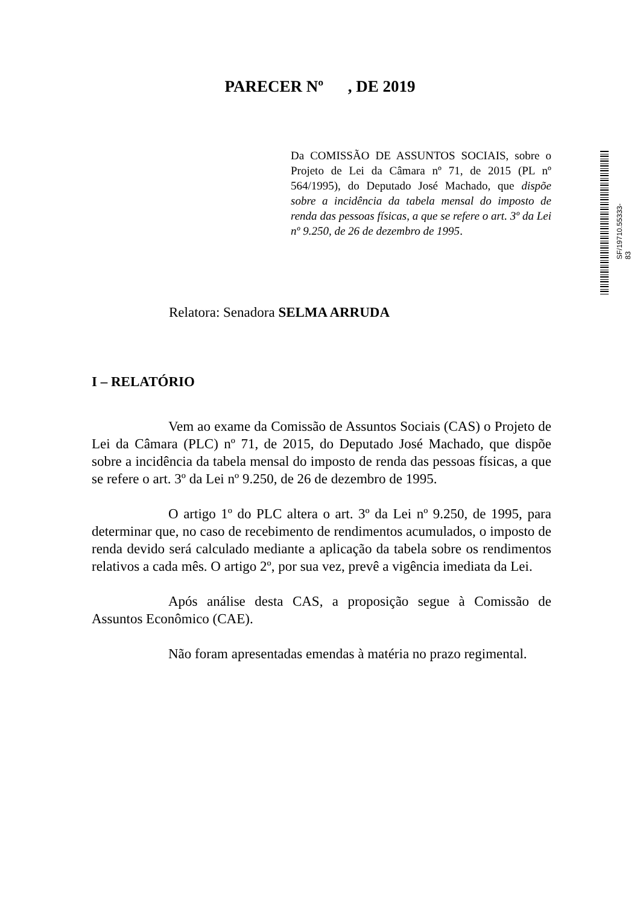PARECER Nº , DE 2019
Da COMISSÃO DE ASSUNTOS SOCIAIS, sobre o Projeto de Lei da Câmara nº 71, de 2015 (PL nº 564/1995), do Deputado José Machado, que dispõe sobre a incidência da tabela mensal do imposto de renda das pessoas físicas, a que se refere o art. 3º da Lei nº 9.250, de 26 de dezembro de 1995.
SF/19710.55333-83
Relatora: Senadora SELMA ARRUDA
I – RELATÓRIO
Vem ao exame da Comissão de Assuntos Sociais (CAS) o Projeto de Lei da Câmara (PLC) nº 71, de 2015, do Deputado José Machado, que dispõe sobre a incidência da tabela mensal do imposto de renda das pessoas físicas, a que se refere o art. 3º da Lei nº 9.250, de 26 de dezembro de 1995.
O artigo 1º do PLC altera o art. 3º da Lei nº 9.250, de 1995, para determinar que, no caso de recebimento de rendimentos acumulados, o imposto de renda devido será calculado mediante a aplicação da tabela sobre os rendimentos relativos a cada mês. O artigo 2º, por sua vez, prevê a vigência imediata da Lei.
Após análise desta CAS, a proposição segue à Comissão de Assuntos Econômico (CAE).
Não foram apresentadas emendas à matéria no prazo regimental.